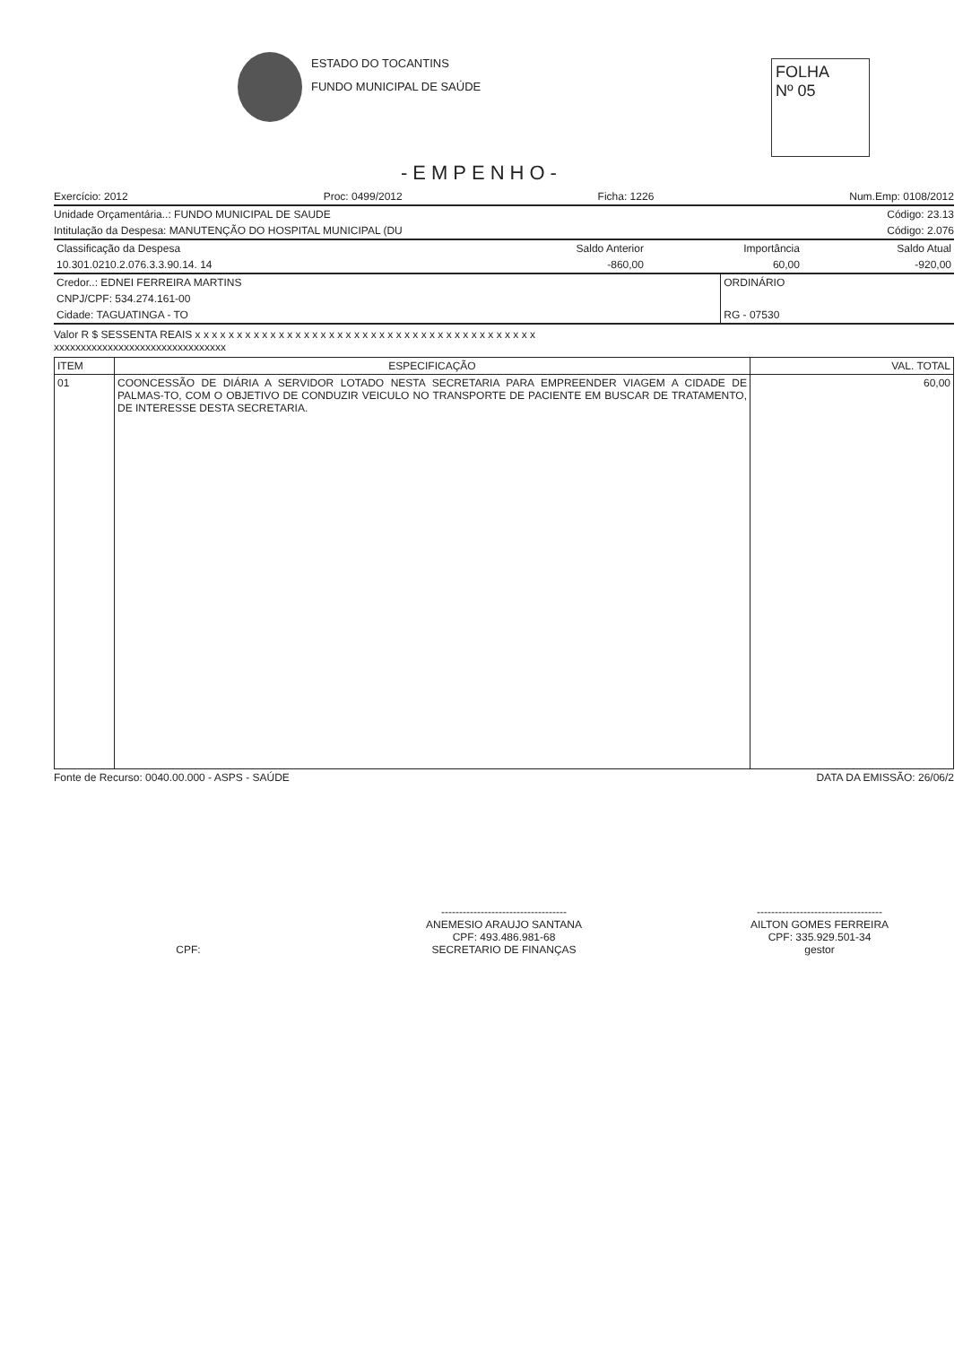ESTADO DO TOCANTINS
FUNDO MUNICIPAL DE SAÚDE
FOLHA
Nº 05
-EMPENHO-
Exercício: 2012 Proc: 0499/2012 Ficha: 1226 Num.Emp: 0108/2012
Unidade Orçamentária..: FUNDO MUNICIPAL DE SAUDE Código: 23.13
Intitulação da Despesa: MANUTENÇÃO DO HOSPITAL MUNICIPAL (DU Código: 2.076
| Classificação da Despesa | Saldo Anterior | Importância | Saldo Atual |
| --- | --- | --- | --- |
| 10.301.0210.2.076.3.3.90.14. 14 | -860,00 | 60,00 | -920,00 |
| Credor..: EDNEI FERREIRA MARTINS | ORDINÁRIO |
| CNPJ/CPF: 534.274.161-00 | |
| Cidade: TAGUATINGA - TO | RG - 07530 |
Valor R $ SESSENTA REAIS x x x x x x x x x x x x x x x x x x x x x x x x x x x x x x x x x x x x x x x x x
xxxxxxxxxxxxxxxxxxxxxxxxxxxxxxxx
| ITEM | ESPECIFICAÇÃO | VAL. TOTAL |
| --- | --- | --- |
| 01 | COONCESSÃO DE DIÁRIA A SERVIDOR LOTADO NESTA SECRETARIA PARA EMPREENDER VIAGEM A CIDADE DE PALMAS-TO, COM O OBJETIVO DE CONDUZIR VEICULO NO TRANSPORTE DE PACIENTE EM BUSCAR DE TRATAMENTO, DE INTERESSE DESTA SECRETARIA. | 60,00 |
Fonte de Recurso: 0040.00.000 - ASPS - SAÚDE DATA DA EMISSÃO: 26/06/2
CPF: -----------------------------------
ANEMESIO ARAUJO SANTANA
CPF: 493.486.981-68
SECRETARIO DE FINANÇAS
-----------------------------------
AILTON GOMES FERREIRA
CPF: 335.929.501-34
gestor